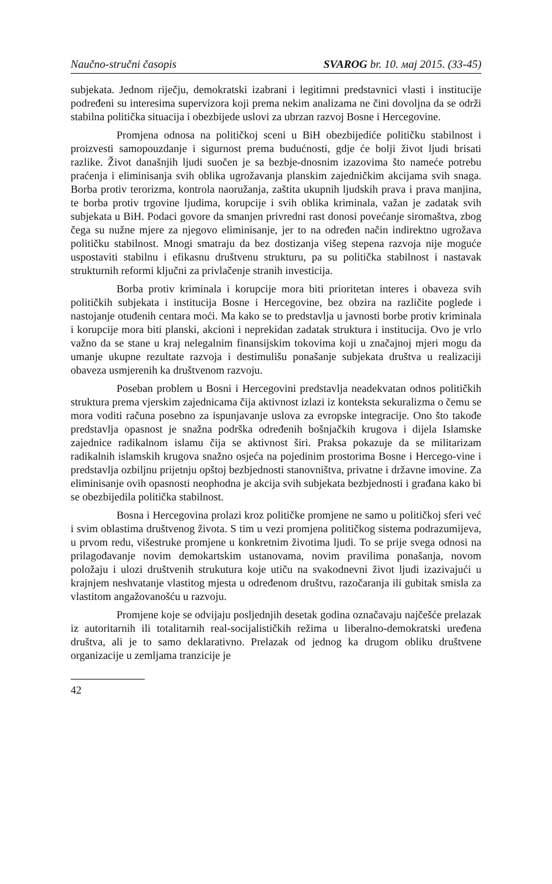Naučno-stručni časopis SVAROG br. 10. мај 2015. (33-45)
subjekata. Jednom riječju, demokratski izabrani i legitimni predstavnici vlasti i institucije podređeni su interesima supervizora koji prema nekim analizama ne čini dovoljna da se održi stabilna politička situacija i obezbijede uslovi za ubrzan razvoj Bosne i Hercegovine.
Promjena odnosa na političkoj sceni u BiH obezbijediće političku stabilnost i proizvesti samopouzdanje i sigurnost prema budućnosti, gdje će bolji život ljudi brisati razlike. Život današnjih ljudi suočen je sa bezbje-dnosnim izazovima što nameće potrebu praćenja i eliminisanja svih oblika ugrožavanja planskim zajedničkim akcijama svih snaga. Borba protiv terorizma, kontrola naoružanja, zaštita ukupnih ljudskih prava i prava manjina, te borba protiv trgovine ljudima, korupcije i svih oblika kriminala, važan je zadatak svih subjekata u BiH. Podaci govore da smanjen privredni rast donosi povećanje siromaštva, zbog čega su nužne mjere za njegovo eliminisanje, jer to na određen način indirektno ugrožava političku stabilnost. Mnogi smatraju da bez dostizanja višeg stepena razvoja nije moguće uspostaviti stabilnu i efikasnu društvenu strukturu, pa su politička stabilnost i nastavak strukturnih reformi ključni za privlačenje stranih investicija.
Borba protiv kriminala i korupcije mora biti prioritetan interes i obaveza svih političkih subjekata i institucija Bosne i Hercegovine, bez obzira na različite poglede i nastojanje otuđenih centara moći. Ma kako se to predstavlja u javnosti borbe protiv kriminala i korupcije mora biti planski, akcioni i neprekidan zadatak struktura i institucija. Ovo je vrlo važno da se stane u kraj nelegalnim finansijskim tokovima koji u značajnoj mjeri mogu da umanje ukupne rezultate razvoja i destimulišu ponašanje subjekata društva u realizaciji obaveza usmjerenih ka društvenom razvoju.
Poseban problem u Bosni i Hercegovini predstavlja neadekvatan odnos političkih struktura prema vjerskim zajednicama čija aktivnost izlazi iz konteksta sekuralizma o čemu se mora voditi računa posebno za ispunjavanje uslova za evropske integracije. Ono što takođe predstavlja opasnost je snažna podrška određenih bošnjačkih krugova i dijela Islamske zajednice radikalnom islamu čija se aktivnost širi. Praksa pokazuje da se militarizam radikalnih islamskih krugova snažno osjeća na pojedinim prostorima Bosne i Hercego-vine i predstavlja ozbiljnu prijetnju opštoj bezbjednosti stanovništva, privatne i državne imovine. Za eliminisanje ovih opasnosti neophodna je akcija svih subjekata bezbjednosti i građana kako bi se obezbijedila politička stabilnost.
Bosna i Hercegovina prolazi kroz političke promjene ne samo u političkoj sferi već i svim oblastima društvenog života. S tim u vezi promjena političkog sistema podrazumijeva, u prvom redu, višestruke promjene u konkretnim životima ljudi. To se prije svega odnosi na prilagođavanje novim demokartskim ustanovama, novim pravilima ponašanja, novom položaju i ulozi društvenih strukutura koje utiču na svakodnevni život ljudi izazivajući u krajnjem neshvatanje vlastitog mjesta u određenom društvu, razočaranja ili gubitak smisla za vlastitom angažovanošću u razvoju.
Promjene koje se odvijaju posljednjih desetak godina označavaju najčešće prelazak iz autoritarnih ili totalitarnih real-socijalističkih režima u liberalno-demokratski uređena društva, ali je to samo deklarativno. Prelazak od jednog ka drugom obliku društvene organizacije u zemljama tranzicije je
42